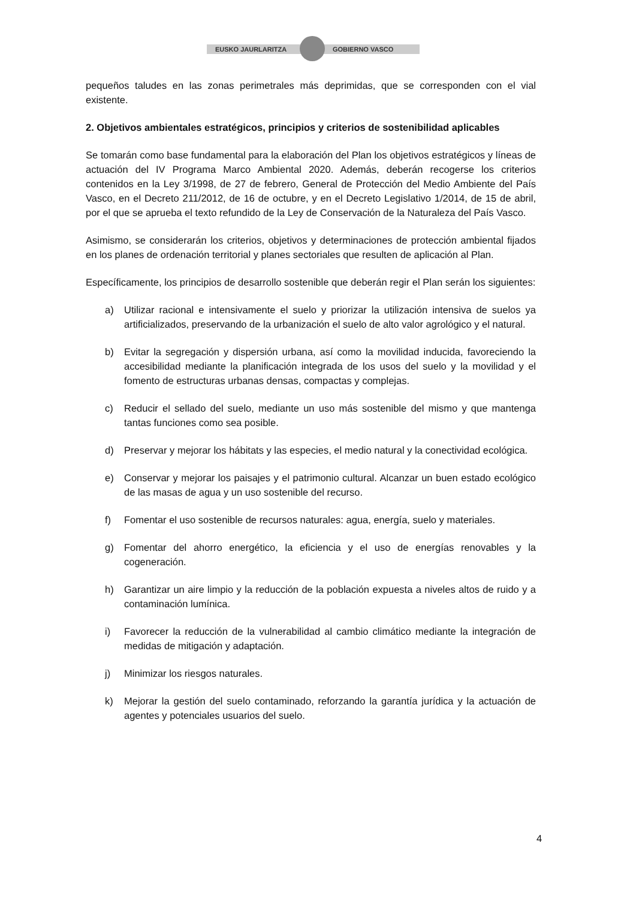EUSKO JAURLARITZA GOBIERNO VASCO
pequeños taludes en las zonas perimetrales más deprimidas, que se corresponden con el vial existente.
2. Objetivos ambientales estratégicos, principios y criterios de sostenibilidad aplicables
Se tomarán como base fundamental para la elaboración del Plan los objetivos estratégicos y líneas de actuación del IV Programa Marco Ambiental 2020. Además, deberán recogerse los criterios contenidos en la Ley 3/1998, de 27 de febrero, General de Protección del Medio Ambiente del País Vasco, en el Decreto 211/2012, de 16 de octubre, y en el Decreto Legislativo 1/2014, de 15 de abril, por el que se aprueba el texto refundido de la Ley de Conservación de la Naturaleza del País Vasco.
Asimismo, se considerarán los criterios, objetivos y determinaciones de protección ambiental fijados en los planes de ordenación territorial y planes sectoriales que resulten de aplicación al Plan.
Específicamente, los principios de desarrollo sostenible que deberán regir el Plan serán los siguientes:
a) Utilizar racional e intensivamente el suelo y priorizar la utilización intensiva de suelos ya artificializados, preservando de la urbanización el suelo de alto valor agrológico y el natural.
b) Evitar la segregación y dispersión urbana, así como la movilidad inducida, favoreciendo la accesibilidad mediante la planificación integrada de los usos del suelo y la movilidad y el fomento de estructuras urbanas densas, compactas y complejas.
c) Reducir el sellado del suelo, mediante un uso más sostenible del mismo y que mantenga tantas funciones como sea posible.
d) Preservar y mejorar los hábitats y las especies, el medio natural y la conectividad ecológica.
e) Conservar y mejorar los paisajes y el patrimonio cultural. Alcanzar un buen estado ecológico de las masas de agua y un uso sostenible del recurso.
f) Fomentar el uso sostenible de recursos naturales: agua, energía, suelo y materiales.
g) Fomentar del ahorro energético, la eficiencia y el uso de energías renovables y la cogeneración.
h) Garantizar un aire limpio y la reducción de la población expuesta a niveles altos de ruido y a contaminación lumínica.
i) Favorecer la reducción de la vulnerabilidad al cambio climático mediante la integración de medidas de mitigación y adaptación.
j) Minimizar los riesgos naturales.
k) Mejorar la gestión del suelo contaminado, reforzando la garantía jurídica y la actuación de agentes y potenciales usuarios del suelo.
4